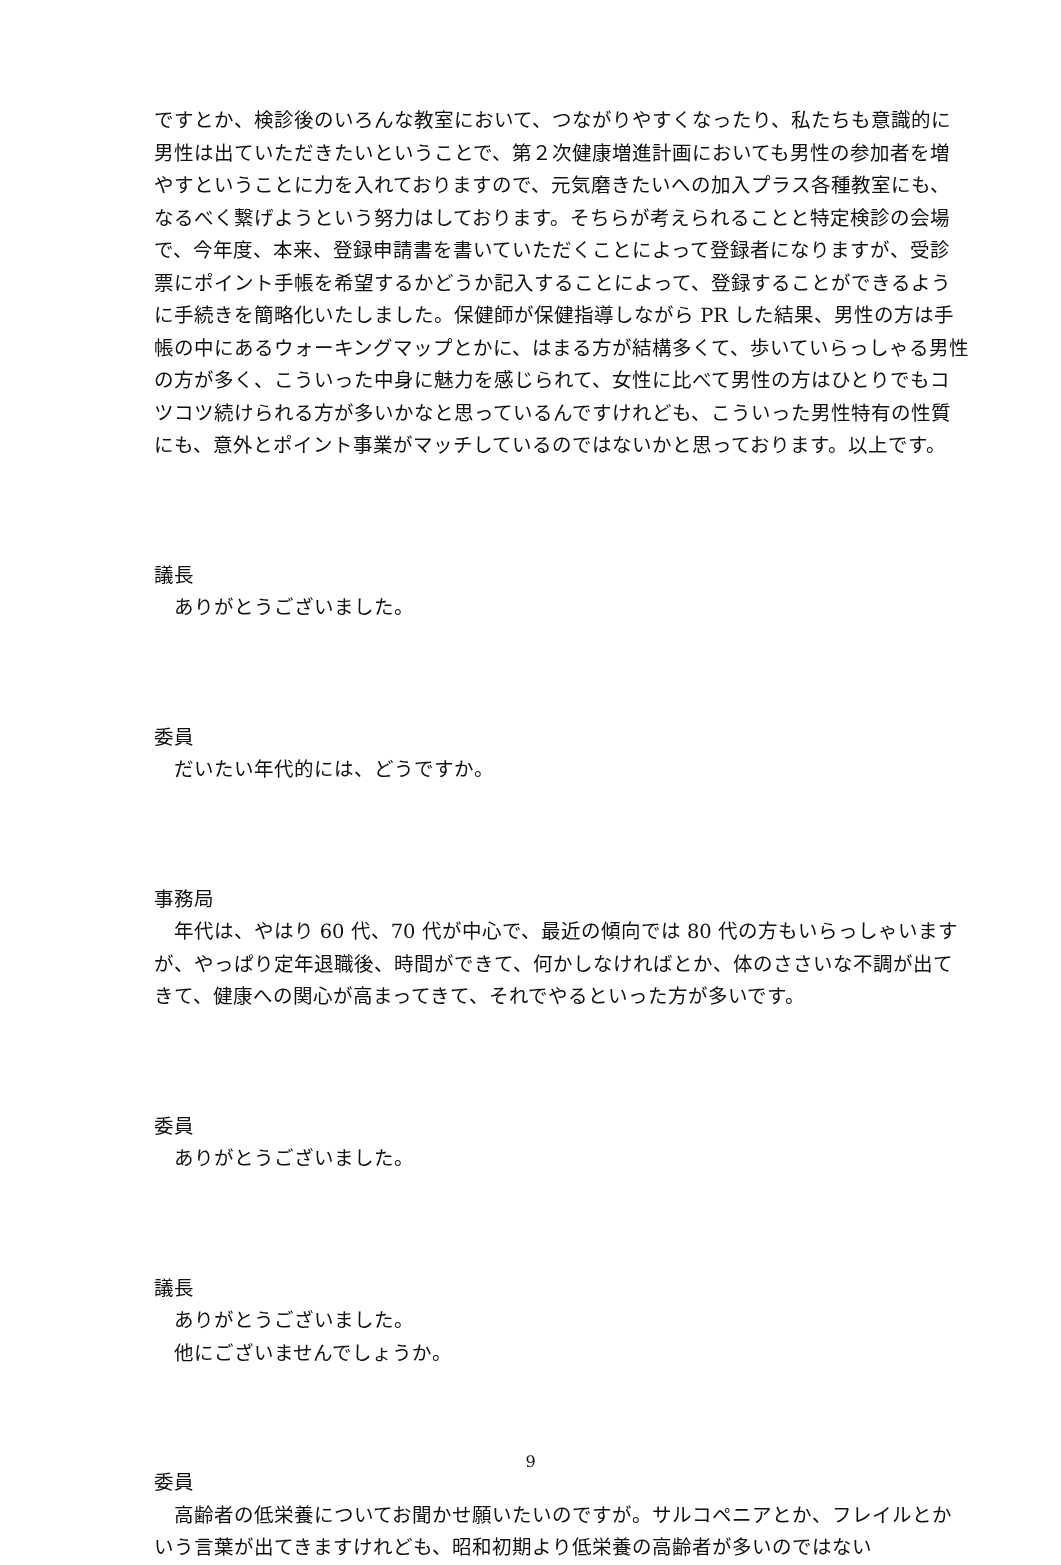ですとか、検診後のいろんな教室において、つながりやすくなったり、私たちも意識的に男性は出ていただきたいということで、第２次健康増進計画においても男性の参加者を増やすということに力を入れておりますので、元気磨きたいへの加入プラス各種教室にも、なるべく繋げようという努力はしております。そちらが考えられることと特定検診の会場で、今年度、本来、登録申請書を書いていただくことによって登録者になりますが、受診票にポイント手帳を希望するかどうか記入することによって、登録することができるように手続きを簡略化いたしました。保健師が保健指導しながら PR した結果、男性の方は手帳の中にあるウォーキングマップとかに、はまる方が結構多くて、歩いていらっしゃる男性の方が多く、こういった中身に魅力を感じられて、女性に比べて男性の方はひとりでもコツコツ続けられる方が多いかなと思っているんですけれども、こういった男性特有の性質にも、意外とポイント事業がマッチしているのではないかと思っております。以上です。
議長
ありがとうございました。
委員
だいたい年代的には、どうですか。
事務局
年代は、やはり 60 代、70 代が中心で、最近の傾向では 80 代の方もいらっしゃいますが、やっぱり定年退職後、時間ができて、何かしなければとか、体のささいな不調が出てきて、健康への関心が高まってきて、それでやるといった方が多いです。
委員
ありがとうございました。
議長
ありがとうございました。
他にございませんでしょうか。
委員
高齢者の低栄養についてお聞かせ願いたいのですが。サルコペニアとか、フレイルとかいう言葉が出てきますけれども、昭和初期より低栄養の高齢者が多いのではない
9